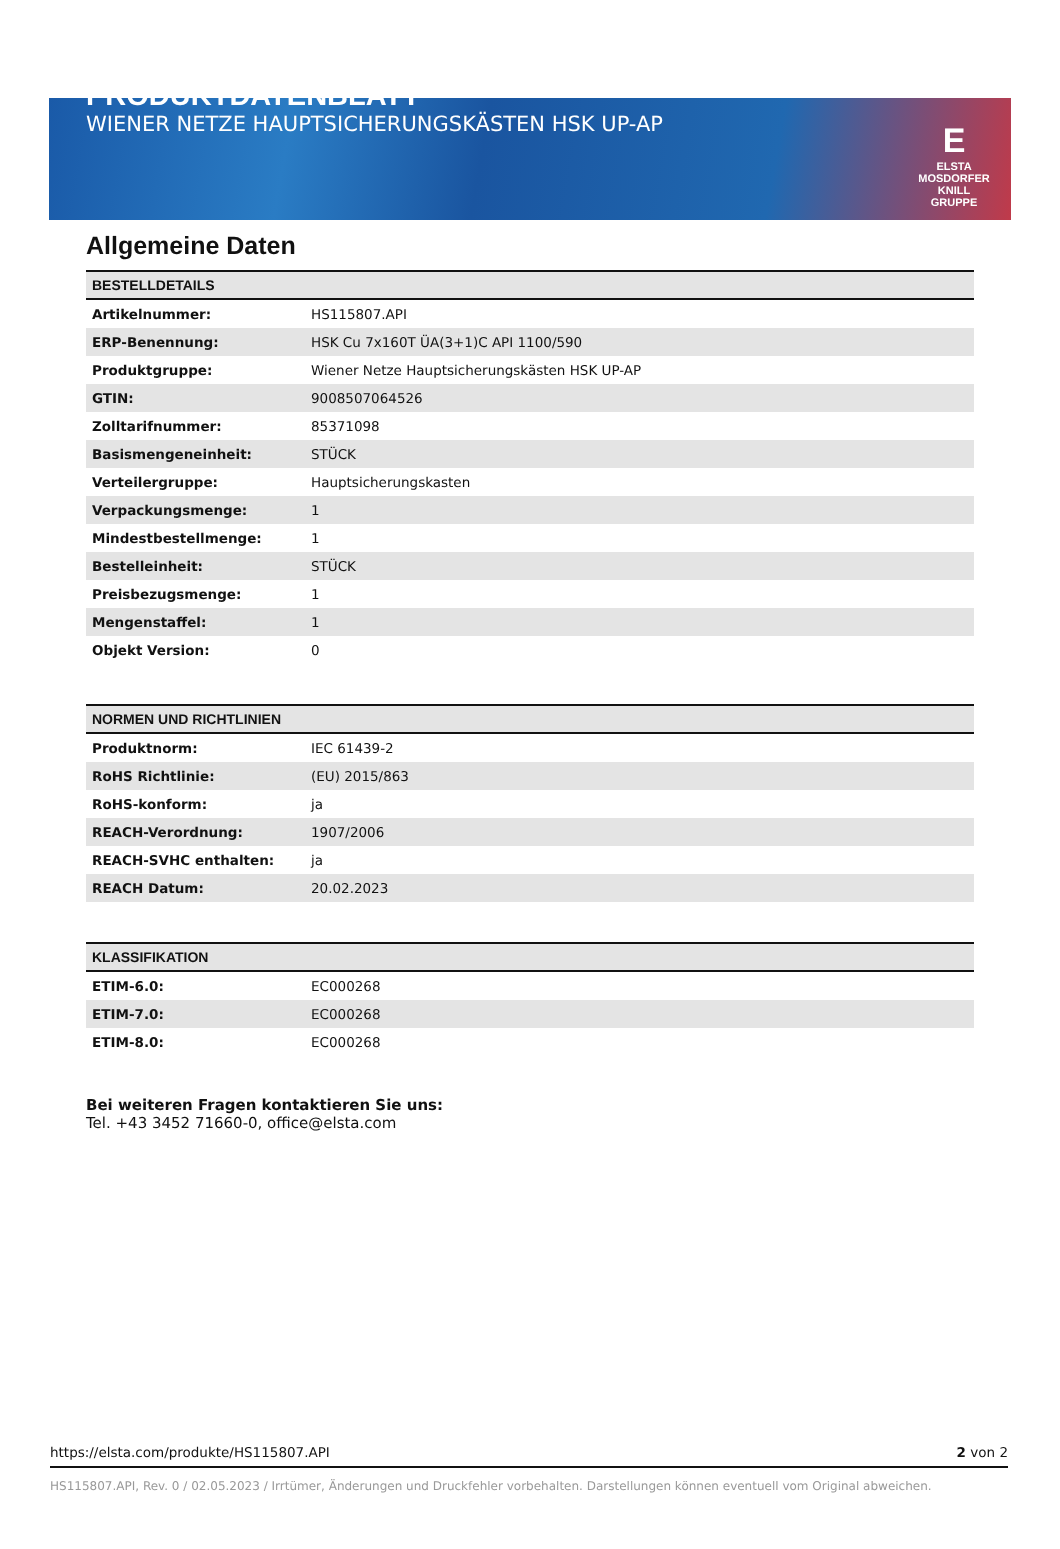PRODUKTDATENBLATT
WIENER NETZE HAUPTSICHERUNGSKÄSTEN HSK UP-AP
E
ELSTA
MOSDORFER
KNILL GRUPPE
Allgemeine Daten
| BESTELLDETAILS | |
| --- | --- |
| Artikelnummer: | HS115807.API |
| ERP-Benennung: | HSK Cu 7x160T ÜA(3+1)C API 1100/590 |
| Produktgruppe: | Wiener Netze Hauptsicherungskästen HSK UP-AP |
| GTIN: | 9008507064526 |
| Zolltarifnummer: | 85371098 |
| Basismengeneinheit: | STÜCK |
| Verteilergruppe: | Hauptsicherungskasten |
| Verpackungsmenge: | 1 |
| Mindestbestellmenge: | 1 |
| Bestelleinheit: | STÜCK |
| Preisbezugsmenge: | 1 |
| Mengenstaffel: | 1 |
| Objekt Version: | 0 |
| NORMEN UND RICHTLINIEN | |
| --- | --- |
| Produktnorm: | IEC 61439-2 |
| RoHS Richtlinie: | (EU) 2015/863 |
| RoHS-konform: | ja |
| REACH-Verordnung: | 1907/2006 |
| REACH-SVHC enthalten: | ja |
| REACH Datum: | 20.02.2023 |
| KLASSIFIKATION | |
| --- | --- |
| ETIM-6.0: | EC000268 |
| ETIM-7.0: | EC000268 |
| ETIM-8.0: | EC000268 |
Bei weiteren Fragen kontaktieren Sie uns:
Tel. +43 3452 71660-0, office@elsta.com
https://elsta.com/produkte/HS115807.API 2 von 2
HS115807.API, Rev. 0 / 02.05.2023 / Irrtümer, Änderungen und Druckfehler vorbehalten. Darstellungen können eventuell vom Original abweichen.